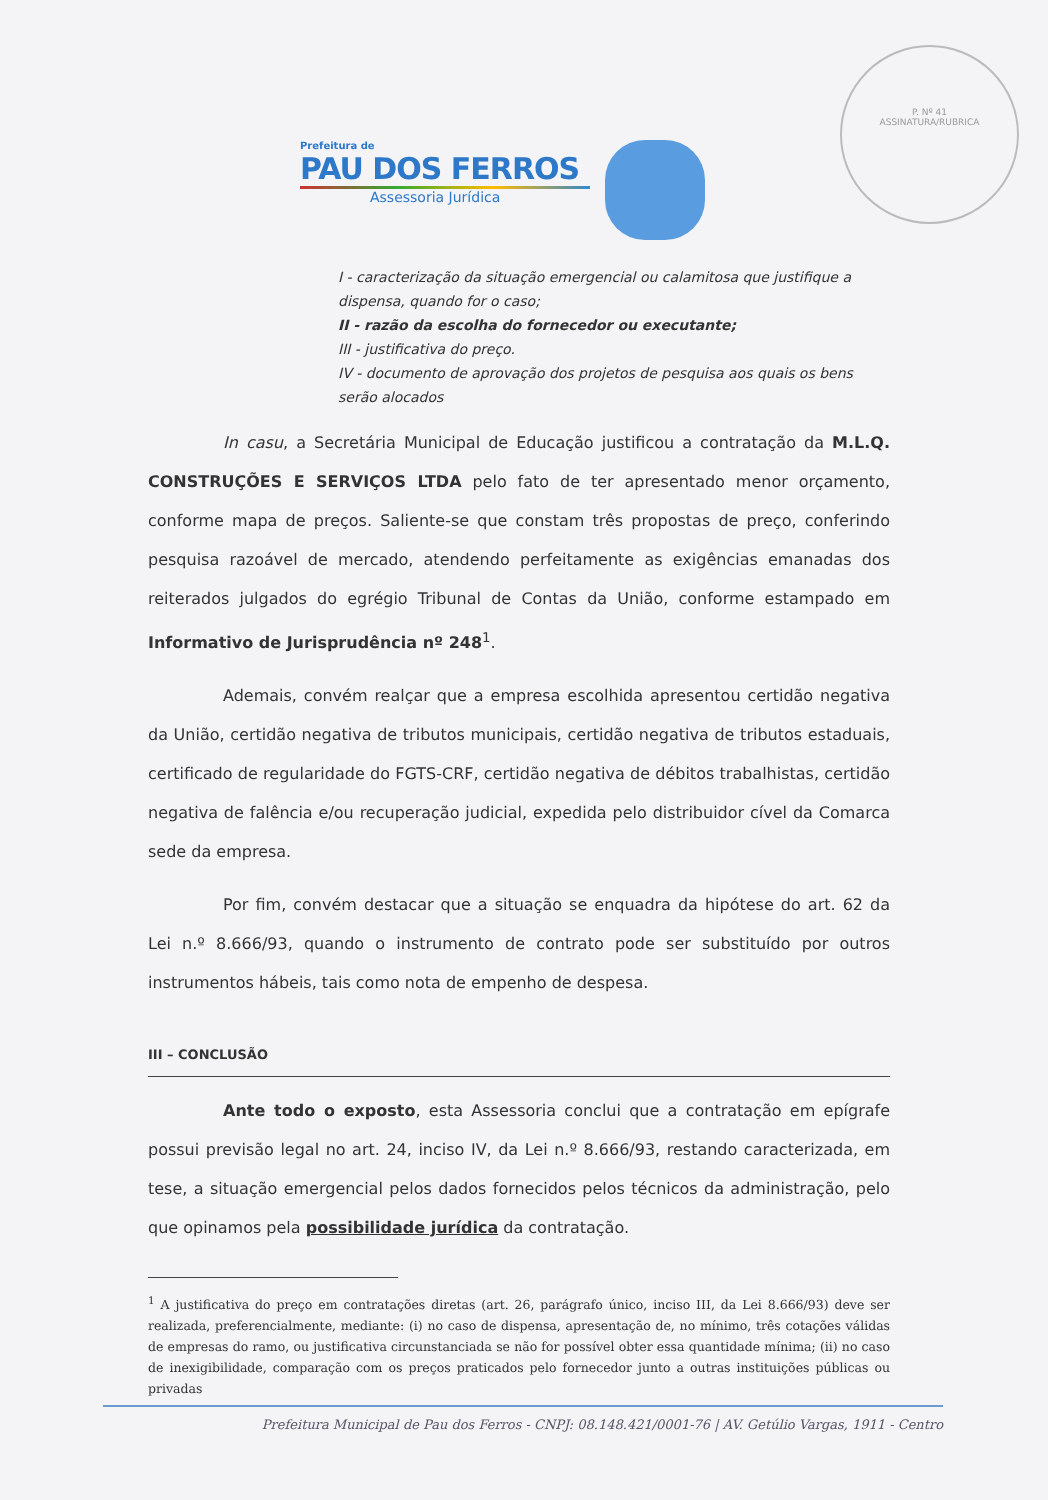P. Nº 41
ASSINATURA/RUBRICA
Prefeitura de
PAU DOS FERROS
Assessoria Jurídica
I - caracterização da situação emergencial ou calamitosa que justifique a dispensa, quando for o caso;
II - razão da escolha do fornecedor ou executante;
III - justificativa do preço.
IV - documento de aprovação dos projetos de pesquisa aos quais os bens serão alocados
In casu, a Secretária Municipal de Educação justificou a contratação da M.L.Q. CONSTRUÇÕES E SERVIÇOS LTDA pelo fato de ter apresentado menor orçamento, conforme mapa de preços. Saliente-se que constam três propostas de preço, conferindo pesquisa razoável de mercado, atendendo perfeitamente as exigências emanadas dos reiterados julgados do egrégio Tribunal de Contas da União, conforme estampado em Informativo de Jurisprudência nº 248<sup>1</sup>.
Ademais, convém realçar que a empresa escolhida apresentou certidão negativa da União, certidão negativa de tributos municipais, certidão negativa de tributos estaduais, certificado de regularidade do FGTS-CRF, certidão negativa de débitos trabalhistas, certidão negativa de falência e/ou recuperação judicial, expedida pelo distribuidor cível da Comarca sede da empresa.
Por fim, convém destacar que a situação se enquadra da hipótese do art. 62 da Lei n.º 8.666/93, quando o instrumento de contrato pode ser substituído por outros instrumentos hábeis, tais como nota de empenho de despesa.
III – CONCLUSÃO
Ante todo o exposto, esta Assessoria conclui que a contratação em epígrafe possui previsão legal no art. 24, inciso IV, da Lei n.º 8.666/93, restando caracterizada, em tese, a situação emergencial pelos dados fornecidos pelos técnicos da administração, pelo que opinamos pela possibilidade jurídica da contratação.
<sup>1</sup> A justificativa do preço em contratações diretas (art. 26, parágrafo único, inciso III, da Lei 8.666/93) deve ser realizada, preferencialmente, mediante: (i) no caso de dispensa, apresentação de, no mínimo, três cotações válidas de empresas do ramo, ou justificativa circunstanciada se não for possível obter essa quantidade mínima; (ii) no caso de inexigibilidade, comparação com os preços praticados pelo fornecedor junto a outras instituições públicas ou privadas
Prefeitura Municipal de Pau dos Ferros - CNPJ: 08.148.421/0001-76 | AV. Getúlio Vargas, 1911 - Centro